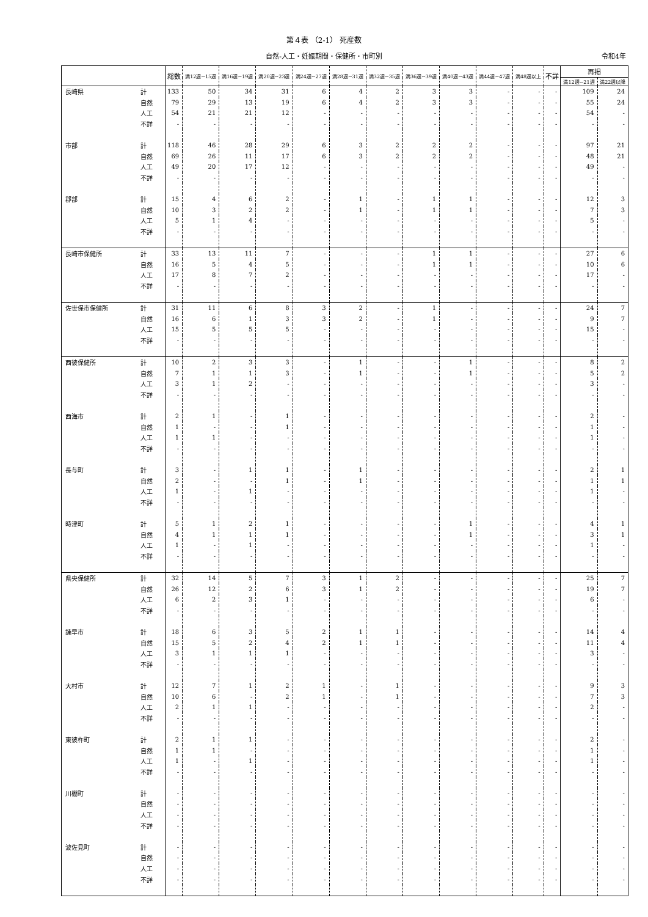第４表 （2-1） 死産数
自然-人工・妊娠期間・保健所・市町別 令和4年
| | | 総数 | 満12週~15週 | 満16週~19週 | 満20週~23週 | 満24週~27週 | 満28週~31週 | 満32週~35週 | 満36週~39週 | 満40週~43週 | 満44週~47週 | 満48週以上 | 不詳 | 再掲 | |
| --- | --- | --- | --- | --- | --- | --- | --- | --- | --- | --- | --- | --- | --- | --- | --- |
| | | | | | | | | | | | | | | 満12週~21週 | 満22週以降 |
| 長崎県 | 計 | 133 | 50 | 34 | 31 | 6 | 4 | 2 | 3 | 3 | - | - | - | 109 | 24 |
| | 自然 | 79 | 29 | 13 | 19 | 6 | 4 | 2 | 3 | 3 | - | - | - | 55 | 24 |
| | 人工 | 54 | 21 | 21 | 12 | - | - | - | - | - | - | - | - | 54 | - |
| | 不詳 | - | - | - | - | - | - | - | - | - | - | - | - | - | - |
| 市部 | 計 | 118 | 46 | 28 | 29 | 6 | 3 | 2 | 2 | 2 | - | - | - | 97 | 21 |
| | 自然 | 69 | 26 | 11 | 17 | 6 | 3 | 2 | 2 | 2 | - | - | - | 48 | 21 |
| | 人工 | 49 | 20 | 17 | 12 | - | - | - | - | - | - | - | - | 49 | - |
| | 不詳 | - | - | - | - | - | - | - | - | - | - | - | - | - | - |
| 郡部 | 計 | 15 | 4 | 6 | 2 | - | 1 | - | 1 | 1 | - | - | - | 12 | 3 |
| | 自然 | 10 | 3 | 2 | 2 | - | 1 | - | 1 | 1 | - | - | - | 7 | 3 |
| | 人工 | 5 | 1 | 4 | - | - | - | - | - | - | - | - | - | 5 | - |
| | 不詳 | - | - | - | - | - | - | - | - | - | - | - | - | - | - |
| 長崎市保健所 | 計 | 33 | 13 | 11 | 7 | - | - | - | 1 | 1 | - | - | - | 27 | 6 |
| | 自然 | 16 | 5 | 4 | 5 | - | - | - | 1 | 1 | - | - | - | 10 | 6 |
| | 人工 | 17 | 8 | 7 | 2 | - | - | - | - | - | - | - | - | 17 | - |
| | 不詳 | - | - | - | - | - | - | - | - | - | - | - | - | - | - |
| 佐世保市保健所 | 計 | 31 | 11 | 6 | 8 | 3 | 2 | - | 1 | - | - | - | - | 24 | 7 |
| | 自然 | 16 | 6 | 1 | 3 | 3 | 2 | - | 1 | - | - | - | - | 9 | 7 |
| | 人工 | 15 | 5 | 5 | 5 | - | - | - | - | - | - | - | - | 15 | - |
| | 不詳 | - | - | - | - | - | - | - | - | - | - | - | - | - | - |
| 西彼保健所 | 計 | 10 | 2 | 3 | 3 | - | 1 | - | - | 1 | - | - | - | 8 | 2 |
| | 自然 | 7 | 1 | 1 | 3 | - | 1 | - | - | 1 | - | - | - | 5 | 2 |
| | 人工 | 3 | 1 | 2 | - | - | - | - | - | - | - | - | - | 3 | - |
| | 不詳 | - | - | - | - | - | - | - | - | - | - | - | - | - | - |
| 西海市 | 計 | 2 | 1 | - | 1 | - | - | - | - | - | - | - | - | 2 | - |
| | 自然 | 1 | - | - | 1 | - | - | - | - | - | - | - | - | 1 | - |
| | 人工 | 1 | 1 | - | - | - | - | - | - | - | - | - | - | 1 | - |
| | 不詳 | - | - | - | - | - | - | - | - | - | - | - | - | - | - |
| 長与町 | 計 | 3 | - | 1 | 1 | - | 1 | - | - | - | - | - | - | 2 | 1 |
| | 自然 | 2 | - | - | 1 | - | 1 | - | - | - | - | - | - | 1 | 1 |
| | 人工 | 1 | - | 1 | - | - | - | - | - | - | - | - | - | 1 | - |
| | 不詳 | - | - | - | - | - | - | - | - | - | - | - | - | - | - |
| 時津町 | 計 | 5 | 1 | 2 | 1 | - | - | - | - | 1 | - | - | - | 4 | 1 |
| | 自然 | 4 | 1 | 1 | 1 | - | - | - | - | 1 | - | - | - | 3 | 1 |
| | 人工 | 1 | - | 1 | - | - | - | - | - | - | - | - | - | 1 | - |
| | 不詳 | - | - | - | - | - | - | - | - | - | - | - | - | - | - |
| 県央保健所 | 計 | 32 | 14 | 5 | 7 | 3 | 1 | 2 | - | - | - | - | - | 25 | 7 |
| | 自然 | 26 | 12 | 2 | 6 | 3 | 1 | 2 | - | - | - | - | - | 19 | 7 |
| | 人工 | 6 | 2 | 3 | 1 | - | - | - | - | - | - | - | - | 6 | - |
| | 不詳 | - | - | - | - | - | - | - | - | - | - | - | - | - | - |
| 諫早市 | 計 | 18 | 6 | 3 | 5 | 2 | 1 | 1 | - | - | - | - | - | 14 | 4 |
| | 自然 | 15 | 5 | 2 | 4 | 2 | 1 | 1 | - | - | - | - | - | 11 | 4 |
| | 人工 | 3 | 1 | 1 | 1 | - | - | - | - | - | - | - | - | 3 | - |
| | 不詳 | - | - | - | - | - | - | - | - | - | - | - | - | - | - |
| 大村市 | 計 | 12 | 7 | 1 | 2 | 1 | - | 1 | - | - | - | - | - | 9 | 3 |
| | 自然 | 10 | 6 | - | 2 | 1 | - | 1 | - | - | - | - | - | 7 | 3 |
| | 人工 | 2 | 1 | 1 | - | - | - | - | - | - | - | - | - | 2 | - |
| | 不詳 | - | - | - | - | - | - | - | - | - | - | - | - | - | - |
| 東彼杵町 | 計 | 2 | 1 | 1 | - | - | - | - | - | - | - | - | - | 2 | - |
| | 自然 | 1 | 1 | - | - | - | - | - | - | - | - | - | - | 1 | - |
| | 人工 | 1 | - | 1 | - | - | - | - | - | - | - | - | - | 1 | - |
| | 不詳 | - | - | - | - | - | - | - | - | - | - | - | - | - | - |
| 川棚町 | 計 | - | - | - | - | - | - | - | - | - | - | - | - | - | - |
| | 自然 | - | - | - | - | - | - | - | - | - | - | - | - | - | - |
| | 人工 | - | - | - | - | - | - | - | - | - | - | - | - | - | - |
| | 不詳 | - | - | - | - | - | - | - | - | - | - | - | - | - | - |
| 波佐見町 | 計 | - | - | - | - | - | - | - | - | - | - | - | - | - | - |
| | 自然 | - | - | - | - | - | - | - | - | - | - | - | - | - | - |
| | 人工 | - | - | - | - | - | - | - | - | - | - | - | - | - | - |
| | 不詳 | - | - | - | - | - | - | - | - | - | - | - | - | - | - |